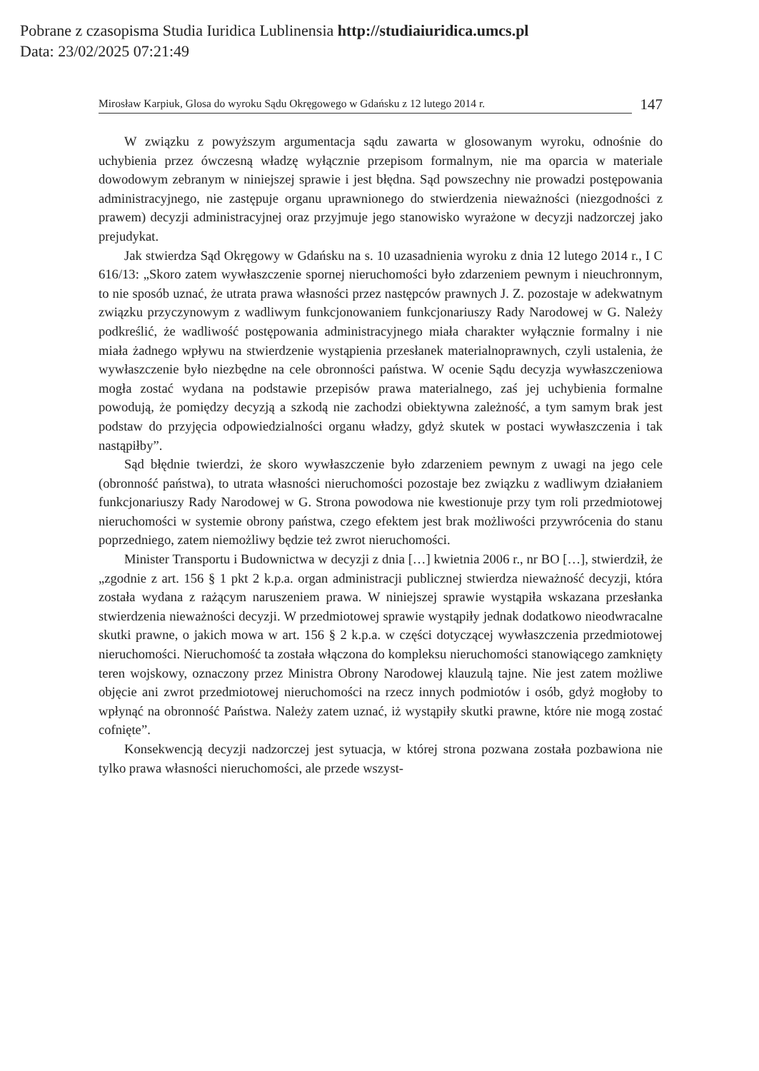Pobrane z czasopisma Studia Iuridica Lublinensia http://studiaiuridica.umcs.pl
Data: 23/02/2025 07:21:49
Mirosław Karpiuk, Glosa do wyroku Sądu Okręgowego w Gdańsku z 12 lutego 2014 r. 147
W związku z powyższym argumentacja sądu zawarta w glosowanym wyroku, odnośnie do uchybienia przez ówczesną władzę wyłącznie przepisom formalnym, nie ma oparcia w materiale dowodowym zebranym w niniejszej sprawie i jest błędna. Sąd powszechny nie prowadzi postępowania administracyjnego, nie zastępuje organu uprawnionego do stwierdzenia nieważności (niezgodności z prawem) decyzji administracyjnej oraz przyjmuje jego stanowisko wyrażone w decyzji nadzorczej jako prejudykat.
Jak stwierdza Sąd Okręgowy w Gdańsku na s. 10 uzasadnienia wyroku z dnia 12 lutego 2014 r., I C 616/13: „Skoro zatem wywłaszczenie spornej nieruchomości było zdarzeniem pewnym i nieuchronnym, to nie sposób uznać, że utrata prawa własności przez następców prawnych J. Z. pozostaje w adekwatnym związku przyczynowym z wadliwym funkcjonowaniem funkcjonariuszy Rady Narodowej w G. Należy podkreślić, że wadliwość postępowania administracyjnego miała charakter wyłącznie formalny i nie miała żadnego wpływu na stwierdzenie wystąpienia przesłanek materialnoprawnych, czyli ustalenia, że wywłaszczenie było niezbędne na cele obronności państwa. W ocenie Sądu decyzja wywłaszczeniowa mogła zostać wydana na podstawie przepisów prawa materialnego, zaś jej uchybienia formalne powodują, że pomiędzy decyzją a szkodą nie zachodzi obiektywna zależność, a tym samym brak jest podstaw do przyjęcia odpowiedzialności organu władzy, gdyż skutek w postaci wywłaszczenia i tak nastąpiłby”.
Sąd błędnie twierdzi, że skoro wywłaszczenie było zdarzeniem pewnym z uwagi na jego cele (obronność państwa), to utrata własności nieruchomości pozostaje bez związku z wadliwym działaniem funkcjonariuszy Rady Narodowej w G. Strona powodowa nie kwestionuje przy tym roli przedmiotowej nieruchomości w systemie obrony państwa, czego efektem jest brak możliwości przywrócenia do stanu poprzedniego, zatem niemożliwy będzie też zwrot nieruchomości.
Minister Transportu i Budownictwa w decyzji z dnia […] kwietnia 2006 r., nr BO […], stwierdził, że „zgodnie z art. 156 § 1 pkt 2 k.p.a. organ administracji publicznej stwierdza nieważność decyzji, która została wydana z rażącym naruszeniem prawa. W niniejszej sprawie wystąpiła wskazana przesłanka stwierdzenia nieważności decyzji. W przedmiotowej sprawie wystąpiły jednak dodatkowo nieodwracalne skutki prawne, o jakich mowa w art. 156 § 2 k.p.a. w części dotyczącej wywłaszczenia przedmiotowej nieruchomości. Nieruchomość ta została włączona do kompleksu nieruchomości stanowiącego zamknięty teren wojskowy, oznaczony przez Ministra Obrony Narodowej klauzulą tajne. Nie jest zatem możliwe objęcie ani zwrot przedmiotowej nieruchomości na rzecz innych podmiotów i osób, gdyż mogłoby to wpłynąć na obronność Państwa. Należy zatem uznać, iż wystąpiły skutki prawne, które nie mogą zostać cofnięte”.
Konsekwencją decyzji nadzorczej jest sytuacja, w której strona pozwana została pozbawiona nie tylko prawa własności nieruchomości, ale przede wszyst-